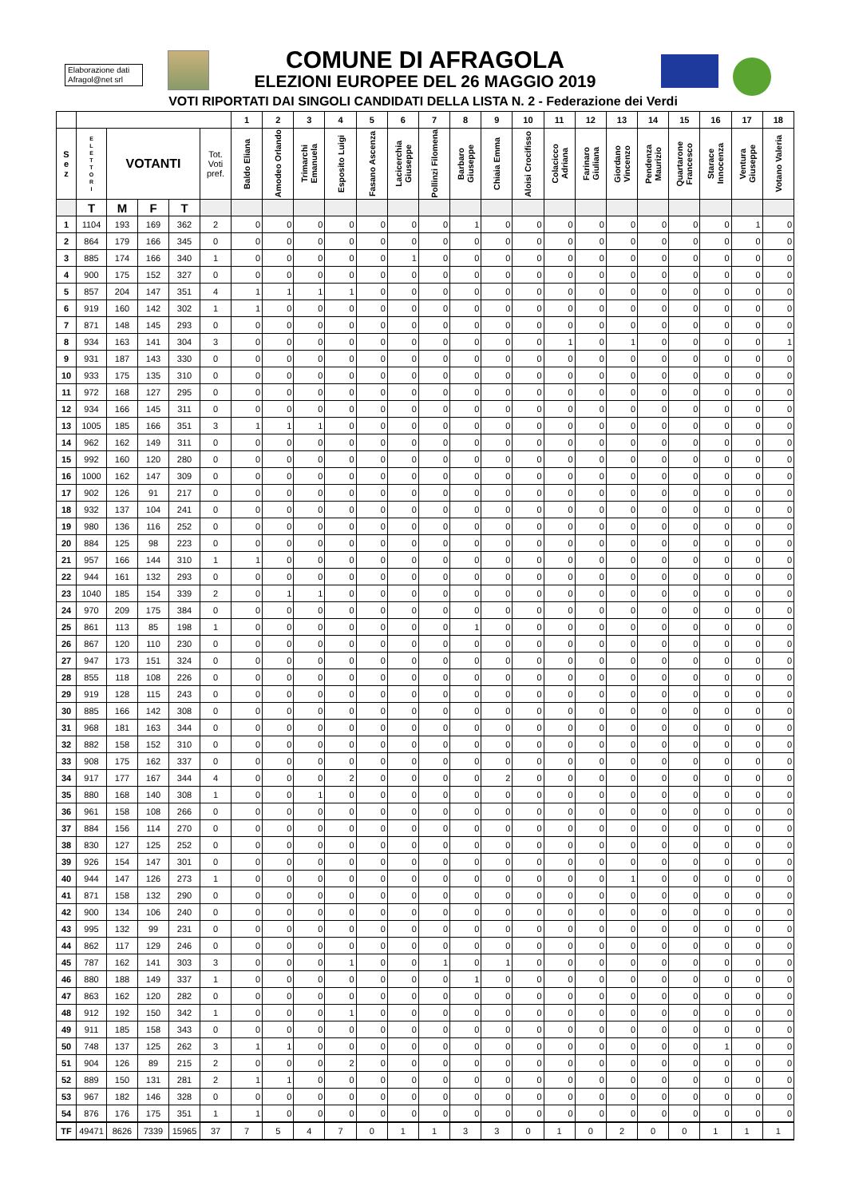Elaborazione dati Afragol@net srl
COMUNE DI AFRAGOLA
ELEZIONI EUROPEE DEL 26 MAGGIO 2019
VOTI RIPORTATI DAI SINGOLI CANDIDATI DELLA LISTA N. 2 - Federazione dei Verdi
| | | | | | | 1 | 2 | 3 | 4 | 5 | 6 | 7 | 8 | 9 | 10 | 11 | 12 | 13 | 14 | 15 | 16 | 17 | 18 |
| --- | --- | --- | --- | --- | --- | --- | --- | --- | --- | --- | --- | --- | --- | --- | --- | --- | --- | --- | --- | --- | --- | --- | --- |
| S e z | E L E T T O R I | VOTANTI | | | Tot. Voti pref. | Baldo Eliana | Amodeo Orlando | Trimarchi Emanuela | Esposito Luigi | Fasano Ascenza | Lacicerchia Giuseppe | Pollinzi Filomena | Barbaro Giuseppe | Chiaia Emma | Aloisi Crocifisso | Colacicco Adriana | Farinaro Giuliana | Giordano Vincenzo | Pendenza Maurizio | Quartarone Francesco | Starace Innocenza | Ventura Giuseppe | Votano Valeria |
| | T | M | F | T | | | | | | | | | | | | | | | | | | | |
| 1 | 1104 | 193 | 169 | 362 | 2 | 0 | 0 | 0 | 0 | 0 | 0 | 0 | 1 | 0 | 0 | 0 | 0 | 0 | 0 | 0 | 0 | 1 | 0 |
| 2 | 864 | 179 | 166 | 345 | 0 | 0 | 0 | 0 | 0 | 0 | 0 | 0 | 0 | 0 | 0 | 0 | 0 | 0 | 0 | 0 | 0 | 0 | 0 |
| 3 | 885 | 174 | 166 | 340 | 1 | 0 | 0 | 0 | 0 | 0 | 1 | 0 | 0 | 0 | 0 | 0 | 0 | 0 | 0 | 0 | 0 | 0 | 0 |
| 4 | 900 | 175 | 152 | 327 | 0 | 0 | 0 | 0 | 0 | 0 | 0 | 0 | 0 | 0 | 0 | 0 | 0 | 0 | 0 | 0 | 0 | 0 | 0 |
| 5 | 857 | 204 | 147 | 351 | 4 | 1 | 1 | 1 | 1 | 0 | 0 | 0 | 0 | 0 | 0 | 0 | 0 | 0 | 0 | 0 | 0 | 0 | 0 |
| 6 | 919 | 160 | 142 | 302 | 1 | 1 | 0 | 0 | 0 | 0 | 0 | 0 | 0 | 0 | 0 | 0 | 0 | 0 | 0 | 0 | 0 | 0 | 0 |
| 7 | 871 | 148 | 145 | 293 | 0 | 0 | 0 | 0 | 0 | 0 | 0 | 0 | 0 | 0 | 0 | 0 | 0 | 0 | 0 | 0 | 0 | 0 | 0 |
| 8 | 934 | 163 | 141 | 304 | 3 | 0 | 0 | 0 | 0 | 0 | 0 | 0 | 0 | 0 | 0 | 1 | 0 | 1 | 0 | 0 | 0 | 0 | 1 |
| 9 | 931 | 187 | 143 | 330 | 0 | 0 | 0 | 0 | 0 | 0 | 0 | 0 | 0 | 0 | 0 | 0 | 0 | 0 | 0 | 0 | 0 | 0 | 0 |
| 10 | 933 | 175 | 135 | 310 | 0 | 0 | 0 | 0 | 0 | 0 | 0 | 0 | 0 | 0 | 0 | 0 | 0 | 0 | 0 | 0 | 0 | 0 | 0 |
| 11 | 972 | 168 | 127 | 295 | 0 | 0 | 0 | 0 | 0 | 0 | 0 | 0 | 0 | 0 | 0 | 0 | 0 | 0 | 0 | 0 | 0 | 0 | 0 |
| 12 | 934 | 166 | 145 | 311 | 0 | 0 | 0 | 0 | 0 | 0 | 0 | 0 | 0 | 0 | 0 | 0 | 0 | 0 | 0 | 0 | 0 | 0 | 0 |
| 13 | 1005 | 185 | 166 | 351 | 3 | 1 | 1 | 1 | 0 | 0 | 0 | 0 | 0 | 0 | 0 | 0 | 0 | 0 | 0 | 0 | 0 | 0 | 0 |
| 14 | 962 | 162 | 149 | 311 | 0 | 0 | 0 | 0 | 0 | 0 | 0 | 0 | 0 | 0 | 0 | 0 | 0 | 0 | 0 | 0 | 0 | 0 | 0 |
| 15 | 992 | 160 | 120 | 280 | 0 | 0 | 0 | 0 | 0 | 0 | 0 | 0 | 0 | 0 | 0 | 0 | 0 | 0 | 0 | 0 | 0 | 0 | 0 |
| 16 | 1000 | 162 | 147 | 309 | 0 | 0 | 0 | 0 | 0 | 0 | 0 | 0 | 0 | 0 | 0 | 0 | 0 | 0 | 0 | 0 | 0 | 0 | 0 |
| 17 | 902 | 126 | 91 | 217 | 0 | 0 | 0 | 0 | 0 | 0 | 0 | 0 | 0 | 0 | 0 | 0 | 0 | 0 | 0 | 0 | 0 | 0 | 0 |
| 18 | 932 | 137 | 104 | 241 | 0 | 0 | 0 | 0 | 0 | 0 | 0 | 0 | 0 | 0 | 0 | 0 | 0 | 0 | 0 | 0 | 0 | 0 | 0 |
| 19 | 980 | 136 | 116 | 252 | 0 | 0 | 0 | 0 | 0 | 0 | 0 | 0 | 0 | 0 | 0 | 0 | 0 | 0 | 0 | 0 | 0 | 0 | 0 |
| 20 | 884 | 125 | 98 | 223 | 0 | 0 | 0 | 0 | 0 | 0 | 0 | 0 | 0 | 0 | 0 | 0 | 0 | 0 | 0 | 0 | 0 | 0 | 0 |
| 21 | 957 | 166 | 144 | 310 | 1 | 1 | 0 | 0 | 0 | 0 | 0 | 0 | 0 | 0 | 0 | 0 | 0 | 0 | 0 | 0 | 0 | 0 | 0 |
| 22 | 944 | 161 | 132 | 293 | 0 | 0 | 0 | 0 | 0 | 0 | 0 | 0 | 0 | 0 | 0 | 0 | 0 | 0 | 0 | 0 | 0 | 0 | 0 |
| 23 | 1040 | 185 | 154 | 339 | 2 | 0 | 1 | 1 | 0 | 0 | 0 | 0 | 0 | 0 | 0 | 0 | 0 | 0 | 0 | 0 | 0 | 0 | 0 |
| 24 | 970 | 209 | 175 | 384 | 0 | 0 | 0 | 0 | 0 | 0 | 0 | 0 | 0 | 0 | 0 | 0 | 0 | 0 | 0 | 0 | 0 | 0 | 0 |
| 25 | 861 | 113 | 85 | 198 | 1 | 0 | 0 | 0 | 0 | 0 | 0 | 0 | 1 | 0 | 0 | 0 | 0 | 0 | 0 | 0 | 0 | 0 | 0 |
| 26 | 867 | 120 | 110 | 230 | 0 | 0 | 0 | 0 | 0 | 0 | 0 | 0 | 0 | 0 | 0 | 0 | 0 | 0 | 0 | 0 | 0 | 0 | 0 |
| 27 | 947 | 173 | 151 | 324 | 0 | 0 | 0 | 0 | 0 | 0 | 0 | 0 | 0 | 0 | 0 | 0 | 0 | 0 | 0 | 0 | 0 | 0 | 0 |
| 28 | 855 | 118 | 108 | 226 | 0 | 0 | 0 | 0 | 0 | 0 | 0 | 0 | 0 | 0 | 0 | 0 | 0 | 0 | 0 | 0 | 0 | 0 | 0 |
| 29 | 919 | 128 | 115 | 243 | 0 | 0 | 0 | 0 | 0 | 0 | 0 | 0 | 0 | 0 | 0 | 0 | 0 | 0 | 0 | 0 | 0 | 0 | 0 |
| 30 | 885 | 166 | 142 | 308 | 0 | 0 | 0 | 0 | 0 | 0 | 0 | 0 | 0 | 0 | 0 | 0 | 0 | 0 | 0 | 0 | 0 | 0 | 0 |
| 31 | 968 | 181 | 163 | 344 | 0 | 0 | 0 | 0 | 0 | 0 | 0 | 0 | 0 | 0 | 0 | 0 | 0 | 0 | 0 | 0 | 0 | 0 | 0 |
| 32 | 882 | 158 | 152 | 310 | 0 | 0 | 0 | 0 | 0 | 0 | 0 | 0 | 0 | 0 | 0 | 0 | 0 | 0 | 0 | 0 | 0 | 0 | 0 |
| 33 | 908 | 175 | 162 | 337 | 0 | 0 | 0 | 0 | 0 | 0 | 0 | 0 | 0 | 0 | 0 | 0 | 0 | 0 | 0 | 0 | 0 | 0 | 0 |
| 34 | 917 | 177 | 167 | 344 | 4 | 0 | 0 | 0 | 2 | 0 | 0 | 0 | 0 | 2 | 0 | 0 | 0 | 0 | 0 | 0 | 0 | 0 | 0 |
| 35 | 880 | 168 | 140 | 308 | 1 | 0 | 0 | 1 | 0 | 0 | 0 | 0 | 0 | 0 | 0 | 0 | 0 | 0 | 0 | 0 | 0 | 0 | 0 |
| 36 | 961 | 158 | 108 | 266 | 0 | 0 | 0 | 0 | 0 | 0 | 0 | 0 | 0 | 0 | 0 | 0 | 0 | 0 | 0 | 0 | 0 | 0 | 0 |
| 37 | 884 | 156 | 114 | 270 | 0 | 0 | 0 | 0 | 0 | 0 | 0 | 0 | 0 | 0 | 0 | 0 | 0 | 0 | 0 | 0 | 0 | 0 | 0 |
| 38 | 830 | 127 | 125 | 252 | 0 | 0 | 0 | 0 | 0 | 0 | 0 | 0 | 0 | 0 | 0 | 0 | 0 | 0 | 0 | 0 | 0 | 0 | 0 |
| 39 | 926 | 154 | 147 | 301 | 0 | 0 | 0 | 0 | 0 | 0 | 0 | 0 | 0 | 0 | 0 | 0 | 0 | 0 | 0 | 0 | 0 | 0 | 0 |
| 40 | 944 | 147 | 126 | 273 | 1 | 0 | 0 | 0 | 0 | 0 | 0 | 0 | 0 | 0 | 0 | 0 | 0 | 1 | 0 | 0 | 0 | 0 | 0 |
| 41 | 871 | 158 | 132 | 290 | 0 | 0 | 0 | 0 | 0 | 0 | 0 | 0 | 0 | 0 | 0 | 0 | 0 | 0 | 0 | 0 | 0 | 0 | 0 |
| 42 | 900 | 134 | 106 | 240 | 0 | 0 | 0 | 0 | 0 | 0 | 0 | 0 | 0 | 0 | 0 | 0 | 0 | 0 | 0 | 0 | 0 | 0 | 0 |
| 43 | 995 | 132 | 99 | 231 | 0 | 0 | 0 | 0 | 0 | 0 | 0 | 0 | 0 | 0 | 0 | 0 | 0 | 0 | 0 | 0 | 0 | 0 | 0 |
| 44 | 862 | 117 | 129 | 246 | 0 | 0 | 0 | 0 | 0 | 0 | 0 | 0 | 0 | 0 | 0 | 0 | 0 | 0 | 0 | 0 | 0 | 0 | 0 |
| 45 | 787 | 162 | 141 | 303 | 3 | 0 | 0 | 0 | 1 | 0 | 0 | 1 | 0 | 1 | 0 | 0 | 0 | 0 | 0 | 0 | 0 | 0 | 0 |
| 46 | 880 | 188 | 149 | 337 | 1 | 0 | 0 | 0 | 0 | 0 | 0 | 0 | 1 | 0 | 0 | 0 | 0 | 0 | 0 | 0 | 0 | 0 | 0 |
| 47 | 863 | 162 | 120 | 282 | 0 | 0 | 0 | 0 | 0 | 0 | 0 | 0 | 0 | 0 | 0 | 0 | 0 | 0 | 0 | 0 | 0 | 0 | 0 |
| 48 | 912 | 192 | 150 | 342 | 1 | 0 | 0 | 0 | 1 | 0 | 0 | 0 | 0 | 0 | 0 | 0 | 0 | 0 | 0 | 0 | 0 | 0 | 0 |
| 49 | 911 | 185 | 158 | 343 | 0 | 0 | 0 | 0 | 0 | 0 | 0 | 0 | 0 | 0 | 0 | 0 | 0 | 0 | 0 | 0 | 0 | 0 | 0 |
| 50 | 748 | 137 | 125 | 262 | 3 | 1 | 1 | 0 | 0 | 0 | 0 | 0 | 0 | 0 | 0 | 0 | 0 | 0 | 0 | 0 | 1 | 0 | 0 |
| 51 | 904 | 126 | 89 | 215 | 2 | 0 | 0 | 0 | 2 | 0 | 0 | 0 | 0 | 0 | 0 | 0 | 0 | 0 | 0 | 0 | 0 | 0 | 0 |
| 52 | 889 | 150 | 131 | 281 | 2 | 1 | 1 | 0 | 0 | 0 | 0 | 0 | 0 | 0 | 0 | 0 | 0 | 0 | 0 | 0 | 0 | 0 | 0 |
| 53 | 967 | 182 | 146 | 328 | 0 | 0 | 0 | 0 | 0 | 0 | 0 | 0 | 0 | 0 | 0 | 0 | 0 | 0 | 0 | 0 | 0 | 0 | 0 |
| 54 | 876 | 176 | 175 | 351 | 1 | 1 | 0 | 0 | 0 | 0 | 0 | 0 | 0 | 0 | 0 | 0 | 0 | 0 | 0 | 0 | 0 | 0 | 0 |
| TF | 49471 | 8626 | 7339 | 15965 | 37 | 7 | 5 | 4 | 7 | 0 | 1 | 1 | 3 | 3 | 0 | 1 | 0 | 2 | 0 | 0 | 1 | 1 | 1 |